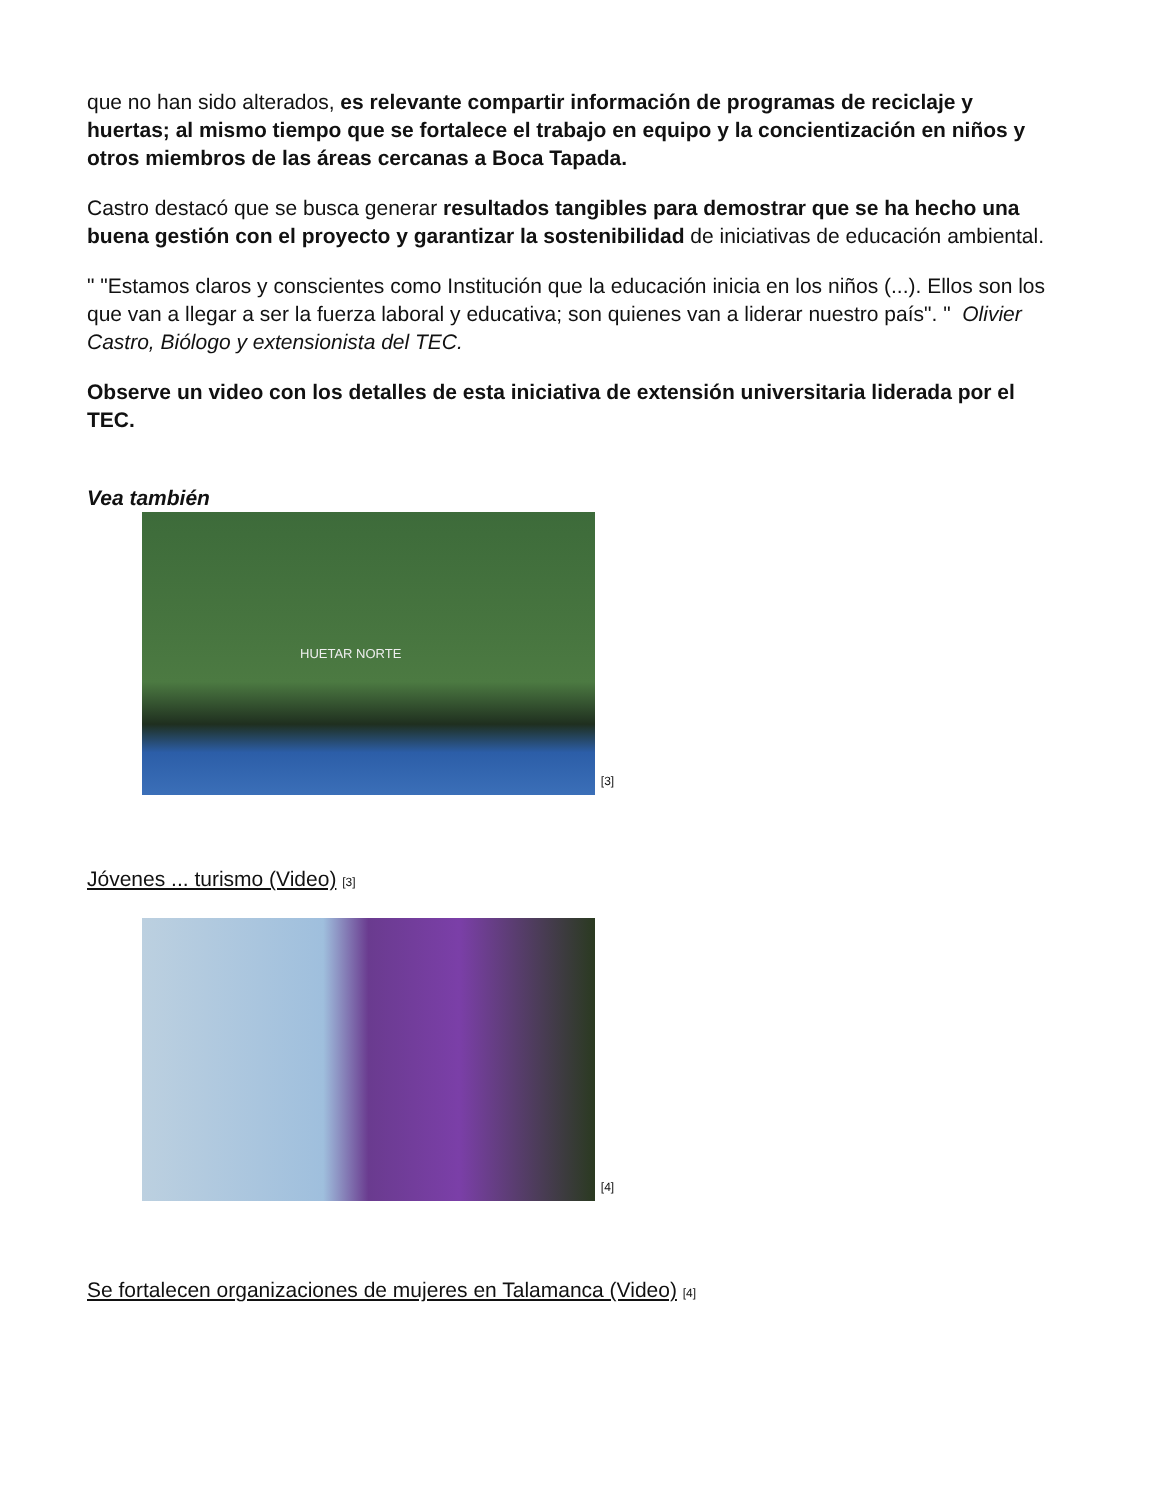que no han sido alterados, es relevante compartir información de programas de reciclaje y huertas; al mismo tiempo que se fortalece el trabajo en equipo y la concientización en niños y otros miembros de las áreas cercanas a Boca Tapada.
Castro destacó que se busca generar resultados tangibles para demostrar que se ha hecho una buena gestión con el proyecto y garantizar la sostenibilidad de iniciativas de educación ambiental.
" "Estamos claros y conscientes como Institución que la educación inicia en los niños (...). Ellos son los que van a llegar a ser la fuerza laboral y educativa; son quienes van a liderar nuestro país". " Olivier Castro, Biólogo y extensionista del TEC.
Observe un video con los detalles de esta iniciativa de extensión universitaria liderada por el TEC.
Vea también
HUETAR NORTE
[3]
Jóvenes ... turismo (Video) [3]
[4]
Se fortalecen organizaciones de mujeres en Talamanca (Video) [4]